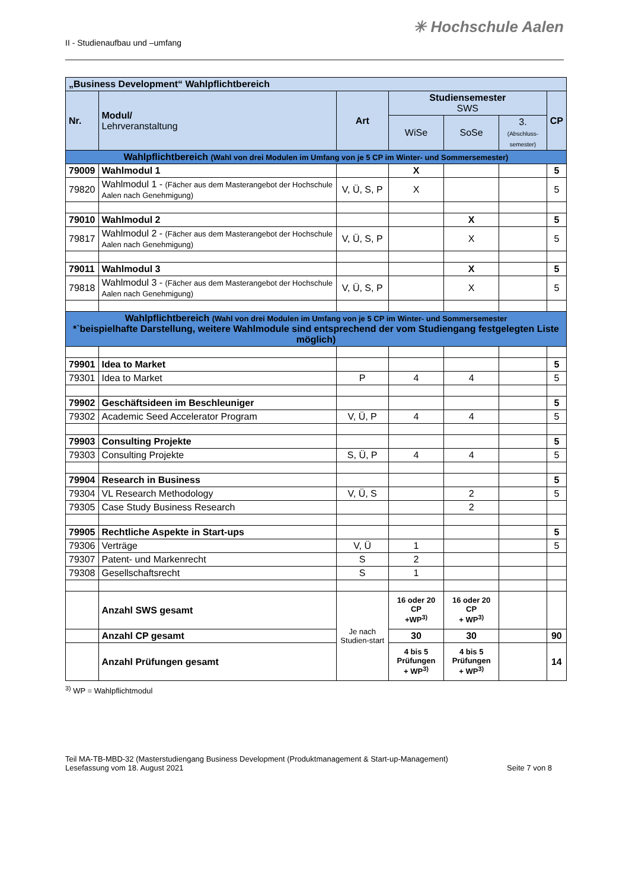II - Studienaufbau und –umfang
✳ Hochschule Aalen
| „Business Development“ Wahlpflichtbereich | | | | | | |
| Nr. | Modul/ Lehrveranstaltung | Art | Studiensemester SWS | | | CP |
| | | | WiSe | SoSe | 3. (Abschluss-semester) | |
| Wahlpflichtbereich (Wahl von drei Modulen im Umfang von je 5 CP im Winter- und Sommersemester) | | | | | | |
| 79009 | Wahlmodul 1 | | X | | | 5 |
| 79820 | Wahlmodul 1 - (Fächer aus dem Masterangebot der Hochschule Aalen nach Genehmigung) | V, Ü, S, P | X | | | 5 |
| 79010 | Wahlmodul 2 | | | X | | 5 |
| 79817 | Wahlmodul 2 - (Fächer aus dem Masterangebot der Hochschule Aalen nach Genehmigung) | V, Ü, S, P | | X | | 5 |
| 79011 | Wahlmodul 3 | | | X | | 5 |
| 79818 | Wahlmodul 3 - (Fächer aus dem Masterangebot der Hochschule Aalen nach Genehmigung) | V, Ü, S, P | | X | | 5 |
| Wahlpflichtbereich (Wahl von drei Modulen im Umfang von je 5 CP im Winter- und Sommersemester *`beispielhafte Darstellung, weitere Wahlmodule sind entsprechend der vom Studiengang festgelegten Liste möglich) | | | | | | |
| 79901 | Idea to Market | | | | | 5 |
| 79301 | Idea to Market | P | 4 | 4 | | 5 |
| 79902 | Geschäftsideen im Beschleuniger | | | | | 5 |
| 79302 | Academic Seed Accelerator Program | V, Ü, P | 4 | 4 | | 5 |
| 79903 | Consulting Projekte | | | | | 5 |
| 79303 | Consulting Projekte | S, Ü, P | 4 | 4 | | 5 |
| 79904 | Research in Business | | | | | 5 |
| 79304 | VL Research Methodology | V, Ü, S | | 2 | | 5 |
| 79305 | Case Study Business Research | | | 2 | | |
| 79905 | Rechtliche Aspekte in Start-ups | | | | | 5 |
| 79306 | Verträge | V, Ü | 1 | | | 5 |
| 79307 | Patent- und Markenrecht | S | 2 | | | |
| 79308 | Gesellschaftsrecht | S | 1 | | | |
| | Anzahl SWS gesamt | Je nach Studien-start | 16 oder 20 CP +WP<sup>3)</sup> | 16 oder 20 CP + WP<sup>3)</sup> | | |
| | Anzahl CP gesamt | | 30 | 30 | | 90 |
| | Anzahl Prüfungen gesamt | | 4 bis 5 Prüfungen + WP<sup>3)</sup> | 4 bis 5 Prüfungen + WP<sup>3)</sup> | | 14 |
<sup>3)</sup> WP = Wahlpflichtmodul
Teil MA-TB-MBD-32 (Masterstudiengang Business Development (Produktmanagement & Start-up-Management)
Lesefassung vom 18. August 2021
Seite 7 von 8